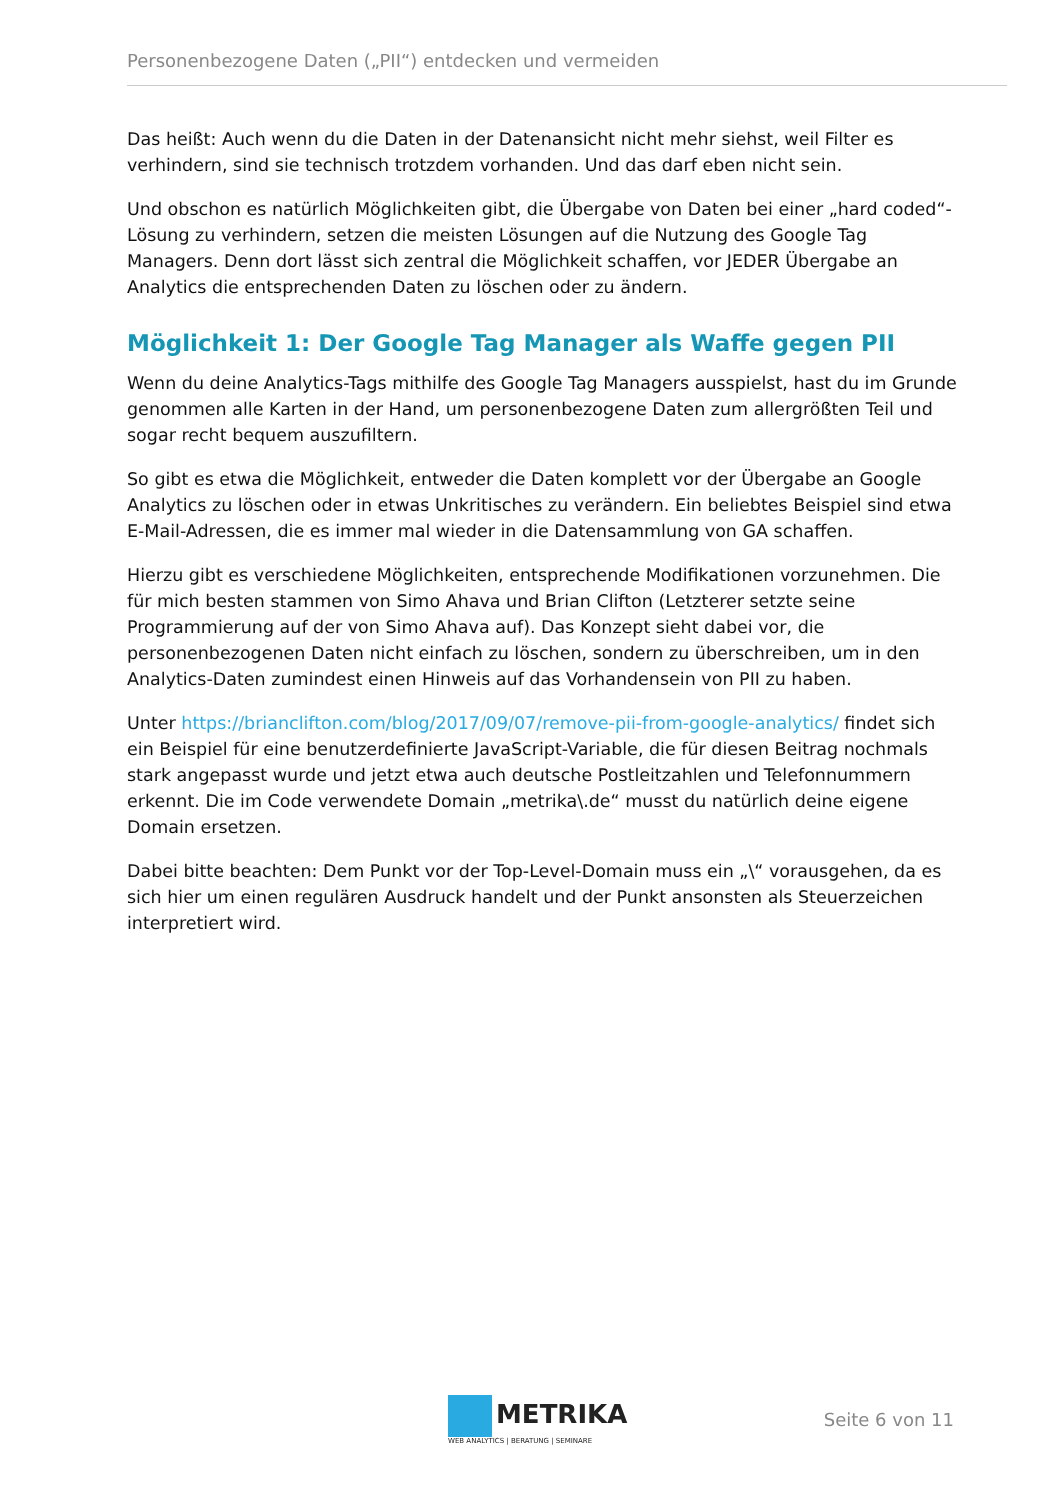Personenbezogene Daten („PII“) entdecken und vermeiden
Das heißt: Auch wenn du die Daten in der Datenansicht nicht mehr siehst, weil Filter es verhindern, sind sie technisch trotzdem vorhanden. Und das darf eben nicht sein.
Und obschon es natürlich Möglichkeiten gibt, die Übergabe von Daten bei einer „hard coded“-Lösung zu verhindern, setzen die meisten Lösungen auf die Nutzung des Google Tag Managers. Denn dort lässt sich zentral die Möglichkeit schaffen, vor JEDER Übergabe an Analytics die entsprechenden Daten zu löschen oder zu ändern.
Möglichkeit 1: Der Google Tag Manager als Waffe gegen PII
Wenn du deine Analytics-Tags mithilfe des Google Tag Managers ausspielst, hast du im Grunde genommen alle Karten in der Hand, um personenbezogene Daten zum allergrößten Teil und sogar recht bequem auszufiltern.
So gibt es etwa die Möglichkeit, entweder die Daten komplett vor der Übergabe an Google Analytics zu löschen oder in etwas Unkritisches zu verändern. Ein beliebtes Beispiel sind etwa E-Mail-Adressen, die es immer mal wieder in die Datensammlung von GA schaffen.
Hierzu gibt es verschiedene Möglichkeiten, entsprechende Modifikationen vorzunehmen. Die für mich besten stammen von Simo Ahava und Brian Clifton (Letzterer setzte seine Programmierung auf der von Simo Ahava auf). Das Konzept sieht dabei vor, die personenbezogenen Daten nicht einfach zu löschen, sondern zu überschreiben, um in den Analytics-Daten zumindest einen Hinweis auf das Vorhandensein von PII zu haben.
Unter https://brianclifton.com/blog/2017/09/07/remove-pii-from-google-analytics/ findet sich ein Beispiel für eine benutzerdefinierte JavaScript-Variable, die für diesen Beitrag nochmals stark angepasst wurde und jetzt etwa auch deutsche Postleitzahlen und Telefonnummern erkennt. Die im Code verwendete Domain „metrika\.de“ musst du natürlich deine eigene Domain ersetzen.
Dabei bitte beachten: Dem Punkt vor der Top-Level-Domain muss ein „\“ vorausgehen, da es sich hier um einen regulären Ausdruck handelt und der Punkt ansonsten als Steuerzeichen interpretiert wird.
METRIKA
WEB ANALYTICS | BERATUNG | SEMINARE
Seite 6 von 11